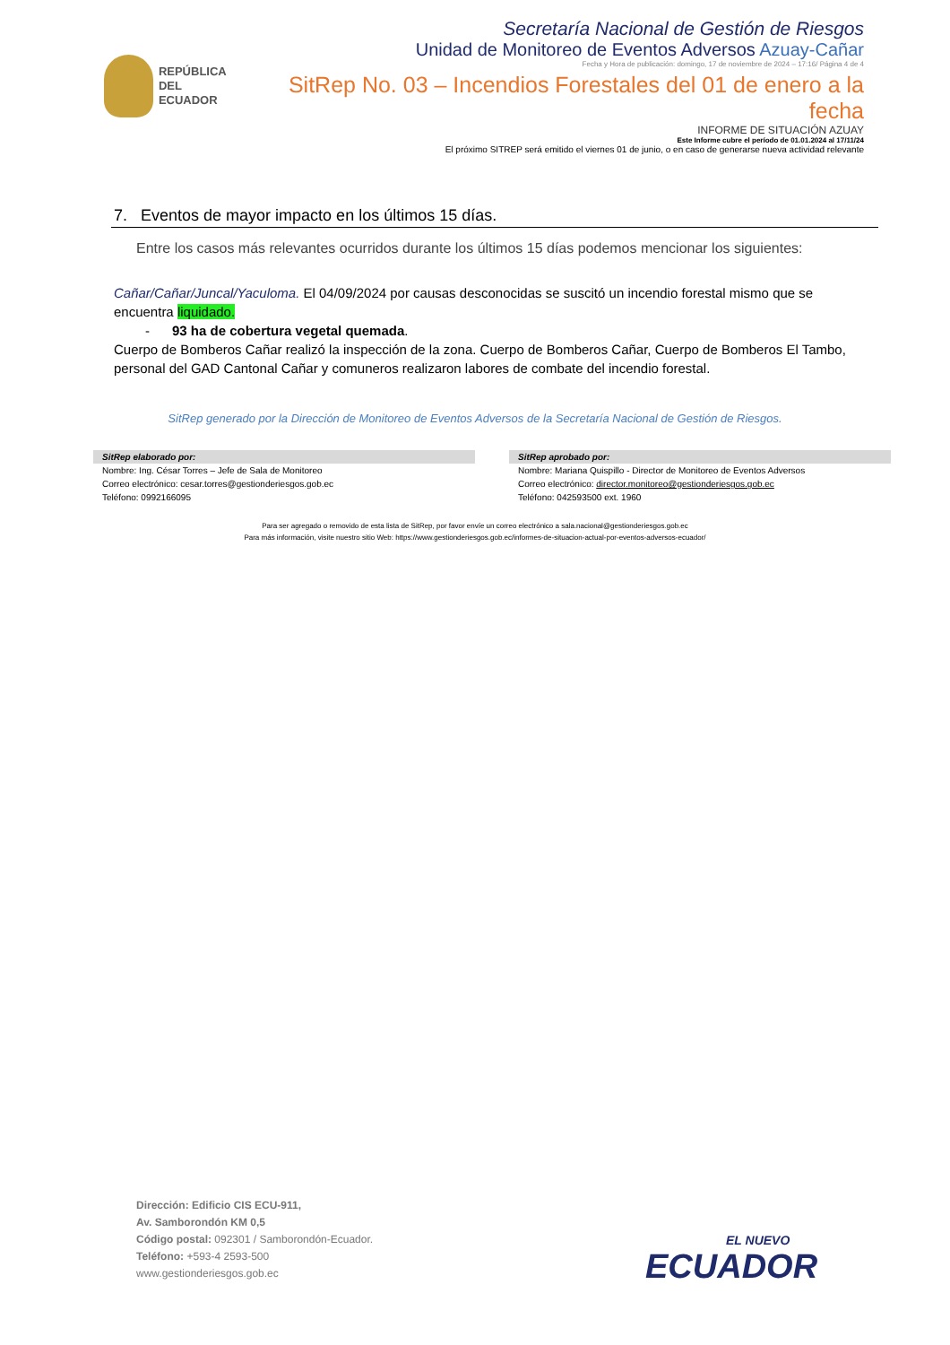REPÚBLICA
DEL ECUADOR
Secretaría Nacional de Gestión de Riesgos
Unidad de Monitoreo de Eventos Adversos Azuay-Cañar
Fecha y Hora de publicación: domingo, 17 de noviembre de 2024 – 17:16/ Página 4 de 4
SitRep No. 03 – Incendios Forestales del 01 de enero a la fecha
INFORME DE SITUACIÓN AZUAY
Este Informe cubre el período de 01.01.2024 al 17/11/24
El próximo SITREP será emitido el viernes 01 de junio, o en caso de generarse nueva actividad relevante
7. Eventos de mayor impacto en los últimos 15 días.
Entre los casos más relevantes ocurridos durante los últimos 15 días podemos mencionar los siguientes:
Cañar/Cañar/Juncal/Yaculoma. El 04/09/2024 por causas desconocidas se suscitó un incendio forestal mismo que se encuentra liquidado.
- 93 ha de cobertura vegetal quemada.
Cuerpo de Bomberos Cañar realizó la inspección de la zona. Cuerpo de Bomberos Cañar, Cuerpo de Bomberos El Tambo, personal del GAD Cantonal Cañar y comuneros realizaron labores de combate del incendio forestal.
SitRep generado por la Dirección de Monitoreo de Eventos Adversos de la Secretaría Nacional de Gestión de Riesgos.
SitRep elaborado por:
Nombre: Ing. César Torres – Jefe de Sala de Monitoreo
Correo electrónico: cesar.torres@gestionderiesgos.gob.ec
Teléfono: 0992166095
SitRep aprobado por:
Nombre: Mariana Quispillo - Director de Monitoreo de Eventos Adversos
Correo electrónico: director.monitoreo@gestionderiesgos.gob.ec
Teléfono: 042593500 ext. 1960
Para ser agregado o removido de esta lista de SitRep, por favor envíe un correo electrónico a sala.nacional@gestionderiesgos.gob.ec
Para más información, visite nuestro sitio Web: https://www.gestionderiesgos.gob.ec/informes-de-situacion-actual-por-eventos-adversos-ecuador/
Dirección: Edificio CIS ECU-911,
Av. Samborondón KM 0,5
Código postal: 092301 / Samborondón-Ecuador.
Teléfono: +593-4 2593-500
www.gestionderiesgos.gob.ec
EL NUEVO
ECUADOR